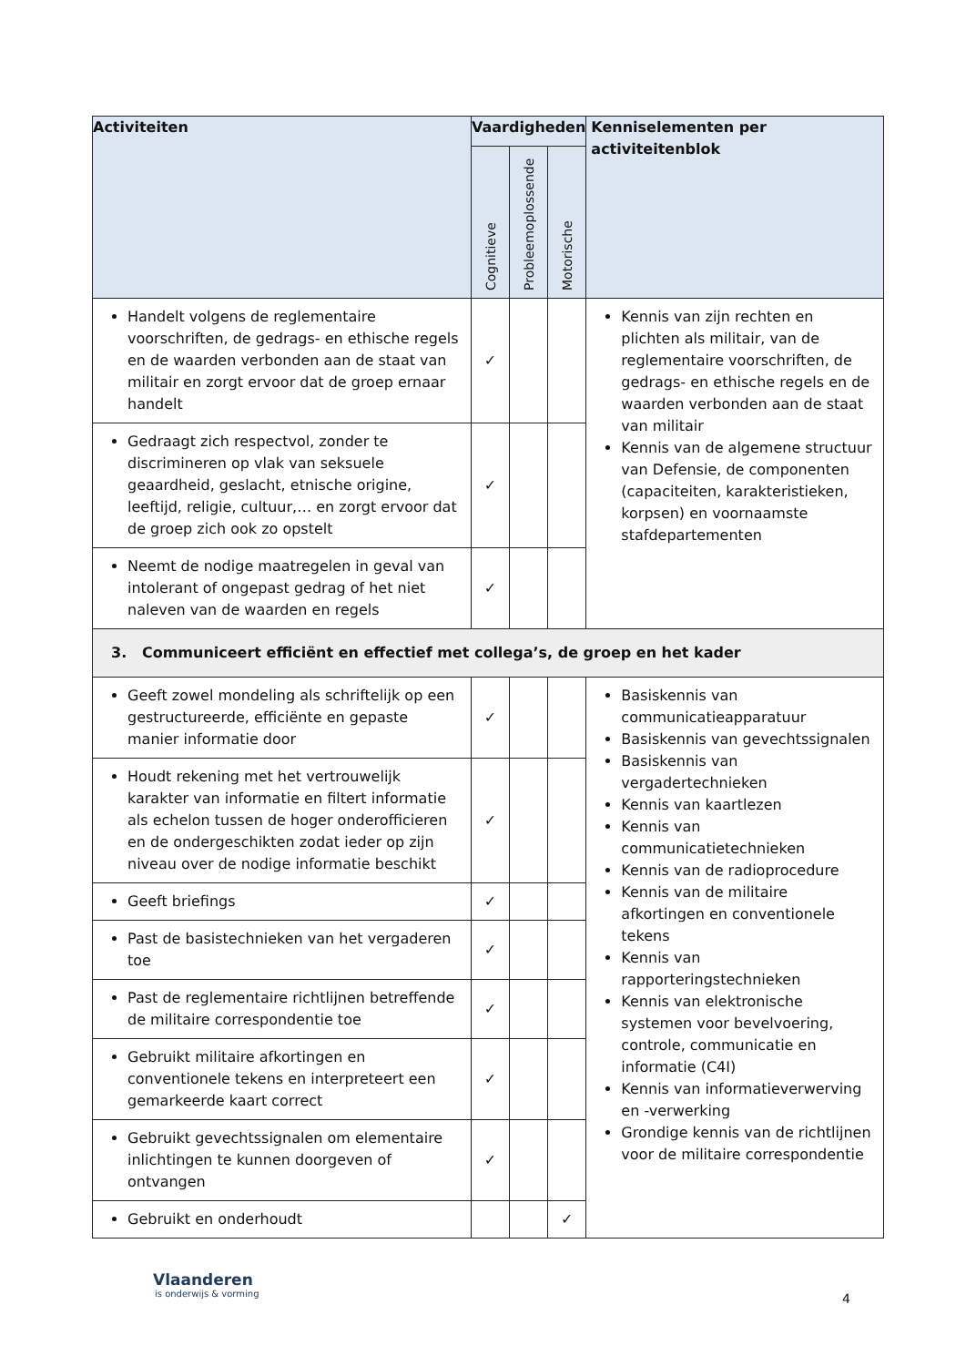| Activiteiten | Vaardigheden | | | Kenniselementen per activiteitenblok |
| --- | --- | --- | --- | --- |
| | Cognitieve | Probleemoplossende | Motorische | |
| Handelt volgens de reglementaire voorschriften, de gedrags- en ethische regels en de waarden verbonden aan de staat van militair en zorgt ervoor dat de groep ernaar handelt | ✓ | | | Kennis van zijn rechten en plichten als militair, van de reglementaire voorschriften, de gedrags- en ethische regels en de waarden verbonden aan de staat van militair Kennis van de algemene structuur van Defensie, de componenten (capaciteiten, karakteristieken, korpsen) en voornaamste stafdepartementen |
| Gedraagt zich respectvol, zonder te discrimineren op vlak van seksuele geaardheid, geslacht, etnische origine, leeftijd, religie, cultuur,… en zorgt ervoor dat de groep zich ook zo opstelt | ✓ | | | |
| Neemt de nodige maatregelen in geval van intolerant of ongepast gedrag of het niet naleven van de waarden en regels | ✓ | | | |
| 3. Communiceert efficiënt en effectief met collega’s, de groep en het kader | | | | |
| Geeft zowel mondeling als schriftelijk op een gestructureerde, efficiënte en gepaste manier informatie door | ✓ | | | Basiskennis van communicatieapparatuur Basiskennis van gevechtssignalen Basiskennis van vergadertechnieken Kennis van kaartlezen Kennis van communicatietechnieken Kennis van de radioprocedure Kennis van de militaire afkortingen en conventionele tekens Kennis van rapporteringstechnieken Kennis van elektronische systemen voor bevelvoering, controle, communicatie en informatie (C4I) Kennis van informatieverwerving en -verwerking Grondige kennis van de richtlijnen voor de militaire correspondentie |
| Houdt rekening met het vertrouwelijk karakter van informatie en filtert informatie als echelon tussen de hoger onderofficieren en de ondergeschikten zodat ieder op zijn niveau over de nodige informatie beschikt | ✓ | | | |
| Geeft briefings | ✓ | | | |
| Past de basistechnieken van het vergaderen toe | ✓ | | | |
| Past de reglementaire richtlijnen betreffende de militaire correspondentie toe | ✓ | | | |
| Gebruikt militaire afkortingen en conventionele tekens en interpreteert een gemarkeerde kaart correct | ✓ | | | |
| Gebruikt gevechtssignalen om elementaire inlichtingen te kunnen doorgeven of ontvangen | ✓ | | | |
| Gebruikt en onderhoudt | | | ✓ | |
Vlaanderen
is onderwijs & vorming
4